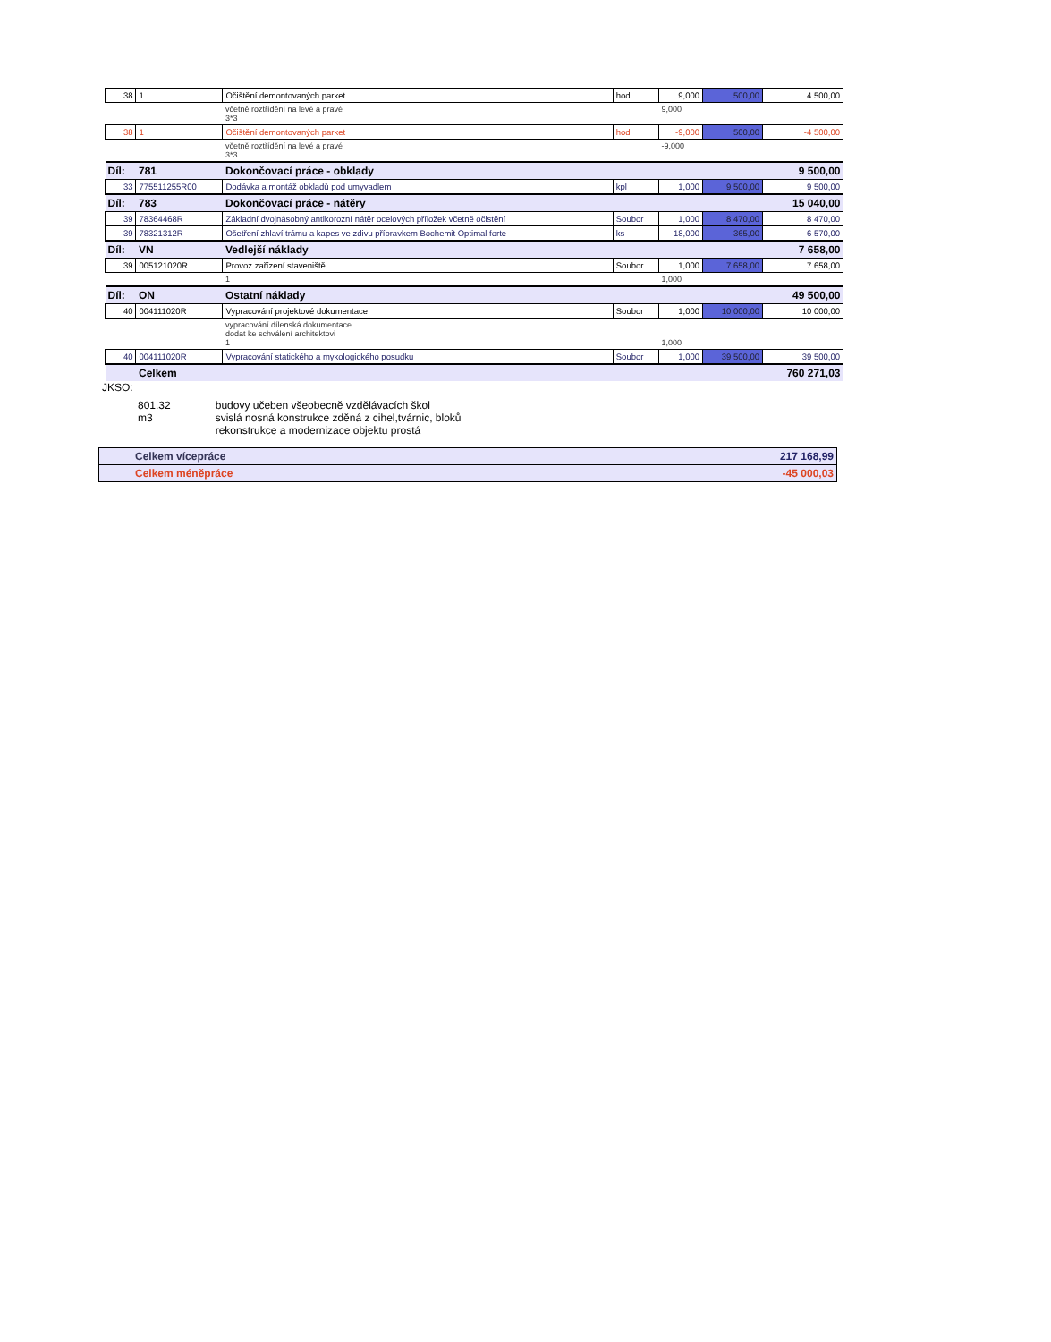| 38 | 1 | Očištění demontovaných parket | hod | 9,000 | 500,00 | 4 500,00 |
| | | včetně roztřídění na levé a pravé 3*3 | | 9,000 | | |
| 38 | 1 | Očištění demontovaných parket | hod | -9,000 | 500,00 | -4 500,00 |
| | | včetně roztřídění na levé a pravé 3*3 | | -9,000 | | |
| Díl: | 781 | Dokončovací práce - obklady | | | | 9 500,00 |
| 33 | 775511255R00 | Dodávka a montáž obkladů pod umyvadlem | kpl | 1,000 | 9 500,00 | 9 500,00 |
| Díl: | 783 | Dokončovací práce - nátěry | | | | 15 040,00 |
| 39 | 78364468R | Základní dvojnásobný antikorozní nátěr ocelových příložek včetně očistění | Soubor | 1,000 | 8 470,00 | 8 470,00 |
| 39 | 78321312R | Ošetření zhlaví trámu a kapes ve zdivu přípravkem Bochemit Optimal forte | ks | 18,000 | 365,00 | 6 570,00 |
| Díl: | VN | Vedlejší náklady | | | | 7 658,00 |
| 39 | 005121020R | Provoz zařízení staveniště | Soubor | 1,000 | 7 658,00 | 7 658,00 |
| | | 1 | | 1,000 | | |
| Díl: | ON | Ostatní náklady | | | | 49 500,00 |
| 40 | 004111020R | Vypracování projektové dokumentace | Soubor | 1,000 | 10 000,00 | 10 000,00 |
| | | vypracování dílenská dokumentace dodat ke schválení architektovi 1 | | 1,000 | | |
| 40 | 004111020R | Vypracování statického a mykologického posudku | Soubor | 1,000 | 39 500,00 | 39 500,00 |
| | Celkem | | | | | 760 271,03 |
JKSO:
801.32
m3
budovy učeben všeobecně vzdělávacích škol
svislá nosná konstrukce zděná z cihel,tvárnic, bloků
rekonstrukce a modernizace objektu prostá
| Celkem vícepráce | 217 168,99 |
| Celkem méněpráce | -45 000,03 |